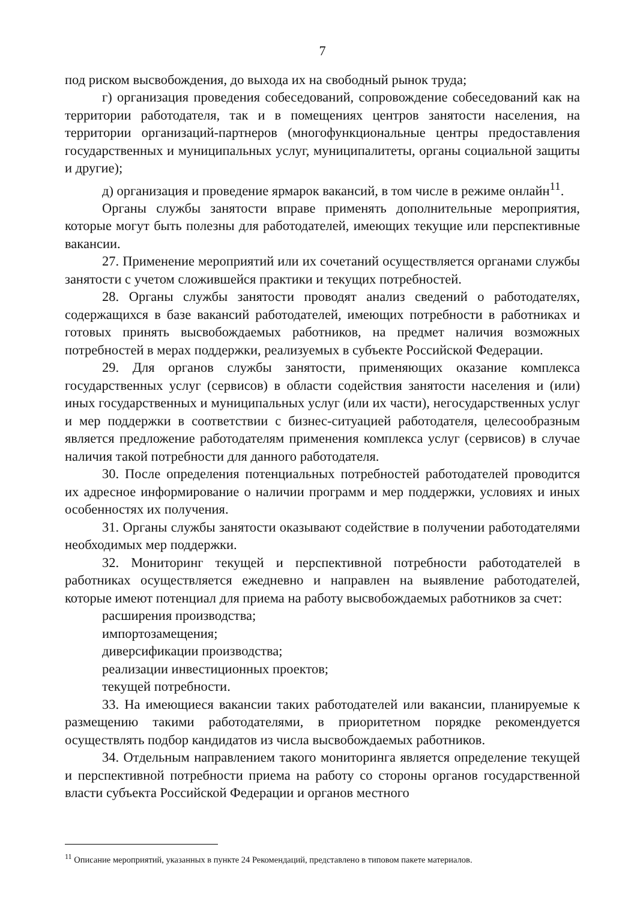7
под риском высвобождения, до выхода их на свободный рынок труда;
г) организация проведения собеседований, сопровождение собеседований как на территории работодателя, так и в помещениях центров занятости населения, на территории организаций-партнеров (многофункциональные центры предоставления государственных и муниципальных услуг, муниципалитеты, органы социальной защиты и другие);
д) организация и проведение ярмарок вакансий, в том числе в режиме онлайн<sup>11</sup>.
Органы службы занятости вправе применять дополнительные мероприятия, которые могут быть полезны для работодателей, имеющих текущие или перспективные вакансии.
27. Применение мероприятий или их сочетаний осуществляется органами службы занятости с учетом сложившейся практики и текущих потребностей.
28. Органы службы занятости проводят анализ сведений о работодателях, содержащихся в базе вакансий работодателей, имеющих потребности в работниках и готовых принять высвобождаемых работников, на предмет наличия возможных потребностей в мерах поддержки, реализуемых в субъекте Российской Федерации.
29. Для органов службы занятости, применяющих оказание комплекса государственных услуг (сервисов) в области содействия занятости населения и (или) иных государственных и муниципальных услуг (или их части), негосударственных услуг и мер поддержки в соответствии с бизнес-ситуацией работодателя, целесообразным является предложение работодателям применения комплекса услуг (сервисов) в случае наличия такой потребности для данного работодателя.
30. После определения потенциальных потребностей работодателей проводится их адресное информирование о наличии программ и мер поддержки, условиях и иных особенностях их получения.
31. Органы службы занятости оказывают содействие в получении работодателями необходимых мер поддержки.
32. Мониторинг текущей и перспективной потребности работодателей в работниках осуществляется ежедневно и направлен на выявление работодателей, которые имеют потенциал для приема на работу высвобождаемых работников за счет:
расширения производства;
импортозамещения;
диверсификации производства;
реализации инвестиционных проектов;
текущей потребности.
33. На имеющиеся вакансии таких работодателей или вакансии, планируемые к размещению такими работодателями, в приоритетном порядке рекомендуется осуществлять подбор кандидатов из числа высвобождаемых работников.
34. Отдельным направлением такого мониторинга является определение текущей и перспективной потребности приема на работу со стороны органов государственной власти субъекта Российской Федерации и органов местного
<sup>11</sup> Описание мероприятий, указанных в пункте 24 Рекомендаций, представлено в типовом пакете материалов.